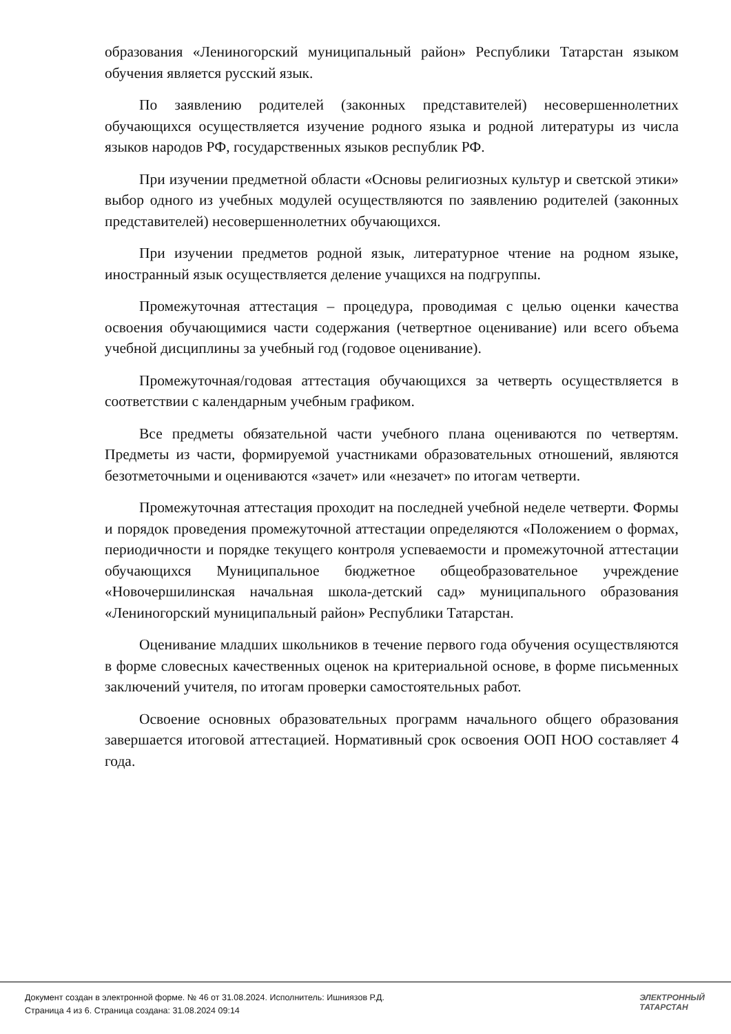образования «Лениногорский муниципальный район» Республики Татарстан языком обучения является русский язык.
По заявлению родителей (законных представителей) несовершеннолетних обучающихся осуществляется изучение родного языка и родной литературы из числа языков народов РФ, государственных языков республик РФ.
При изучении предметной области «Основы религиозных культур и светской этики» выбор одного из учебных модулей осуществляются по заявлению родителей (законных представителей) несовершеннолетних обучающихся.
При изучении предметов родной язык, литературное чтение на родном языке, иностранный язык осуществляется деление учащихся на подгруппы.
Промежуточная аттестация – процедура, проводимая с целью оценки качества освоения обучающимися части содержания (четвертное оценивание) или всего объема учебной дисциплины за учебный год (годовое оценивание).
Промежуточная/годовая аттестация обучающихся за четверть осуществляется в соответствии с календарным учебным графиком.
Все предметы обязательной части учебного плана оцениваются по четвертям. Предметы из части, формируемой участниками образовательных отношений, являются безотметочными и оцениваются «зачет» или «незачет» по итогам четверти.
Промежуточная аттестация проходит на последней учебной неделе четверти. Формы и порядок проведения промежуточной аттестации определяются «Положением о формах, периодичности и порядке текущего контроля успеваемости и промежуточной аттестации обучающихся Муниципальное бюджетное общеобразовательное учреждение «Новочершилинская начальная школа-детский сад» муниципального образования «Лениногорский муниципальный район» Республики Татарстан.
Оценивание младших школьников в течение первого года обучения осуществляются в форме словесных качественных оценок на критериальной основе, в форме письменных заключений учителя, по итогам проверки самостоятельных работ.
Освоение основных образовательных программ начального общего образования завершается итоговой аттестацией. Нормативный срок освоения ООП НОО составляет 4 года.
Документ создан в электронной форме. № 46 от 31.08.2024. Исполнитель: Ишниязов Р.Д.
Страница 4 из 6. Страница создана: 31.08.2024 09:14
ЭЛЕКТРОННЫЙ
ТАТАРСТАН